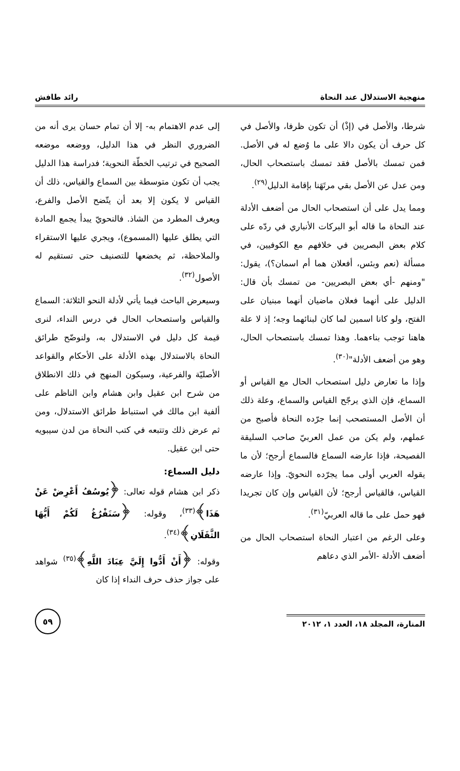منهجية الاستدلال عند النحاة رائد طافش
شرطا، والأصل في (إذْ) أن تكون ظرفا، والأصل في كل حرف أن يكون دالا على ما وُضع له في الأصل. فمن تمسك بالأصل فقد تمسك باستصحاب الحال، ومن عدل عن الأصل بقي مرتَهَنا بإقامة الدليل<sup>(٢٩)</sup>.
ومما يدل على أن استصحاب الحال من أضعف الأدلة عند النحاة ما قاله أبو البركات الأنباري في ردّه على كلام بعض البصريين في خلافهم مع الكوفيين، في مسألة (نعم وبئس، أفعلان هما أم اسمان؟)، يقول: "ومنهم -أي بعض البصريين- من تمسك بأن قال: الدليل على أنهما فعلان ماضيان أنهما مبنيان على الفتح، ولو كانا اسمين لما كان لبنائهما وجه؛ إذ لا علة هاهنا توجب بناءهما. وهذا تمسك باستصحاب الحال، وهو من أضعف الأدلة"<sup>(٣٠)</sup>.
وإذا ما تعارض دليل استصحاب الحال مع القياس أو السماع، فإن الذي يرجّح القياس والسماع، وعلة ذلك أن الأصل المستصحب إنما جرّده النحاة فأصبح من عملهم، ولم يكن من عمل العربيّ صاحب السليقة الفصيحة، فإذا عارضه السماع فالسماع أرجح؛ لأن ما يقوله العربي أولى مما يجرّده النحويّ. وإذا عارضه القياس، فالقياس أرجح؛ لأن القياس وإن كان تجريدا فهو حمل على ما قاله العربيّ<sup>(٣١)</sup>.
وعلى الرغم من اعتبار النحاة استصحاب الحال من أضعف الأدلة -الأمر الذي دعاهم
إلى عدم الاهتمام به- إلا أن تمام حسان يرى أنه من الضروري النظر في هذا الدليل، ووضعه موضعه الصحيح في ترتيب الخطّة النحوية؛ فدراسة هذا الدليل يجب أن تكون متوسطة بين السماع والقياس، ذلك أن القياس لا يكون إلا بعد أن يتّضح الأصل والفرع، ويعرف المطرد من الشاذ. فالنحويّ يبدأ يجمع المادة التي يطلق عليها (المسموع)، ويجري عليها الاستقراء والملاحظة، ثم يخضعها للتصنيف حتى تستقيم له الأصول<sup>(٣٢)</sup>.
وسيعرض الباحث فيما يأتي لأدلة النحو الثلاثة: السماع والقياس واستصحاب الحال في درس النداء، لنرى قيمة كل دليل في الاستدلال به، ولنوضّح طرائق النحاة بالاستدلال بهذه الأدلة على الأحكام والقواعد الأصليّة والفرعية، وسيكون المنهج في ذلك الانطلاق من شرح ابن عقيل وابن هشام وابن الناظم على ألفية ابن مالك في استنباط طرائق الاستدلال، ومن ثم عرض ذلك وتتبعه في كتب النحاة من لدن سيبويه حتى ابن عقيل.
دليل السماع:
ذكر ابن هشام قوله تعالى: ﴿يُوسُفُ أَعْرِضْ عَنْ هَذَا﴾<sup>(٣٣)</sup>، وقوله: ﴿سَنَفْرُغُ لَكُمْ أَيُّهَا الثَّقَلَانِ﴾<sup>(٣٤)</sup>.
وقوله: ﴿أَنْ أَدُّوا إِلَيَّ عِبَادَ اللَّهِ﴾<sup>(٣٥)</sup> شواهد على جواز حذف حرف النداء إذا كان
المنارة، المجلد ١٨، العدد ١، ٢٠١٢
٥٩